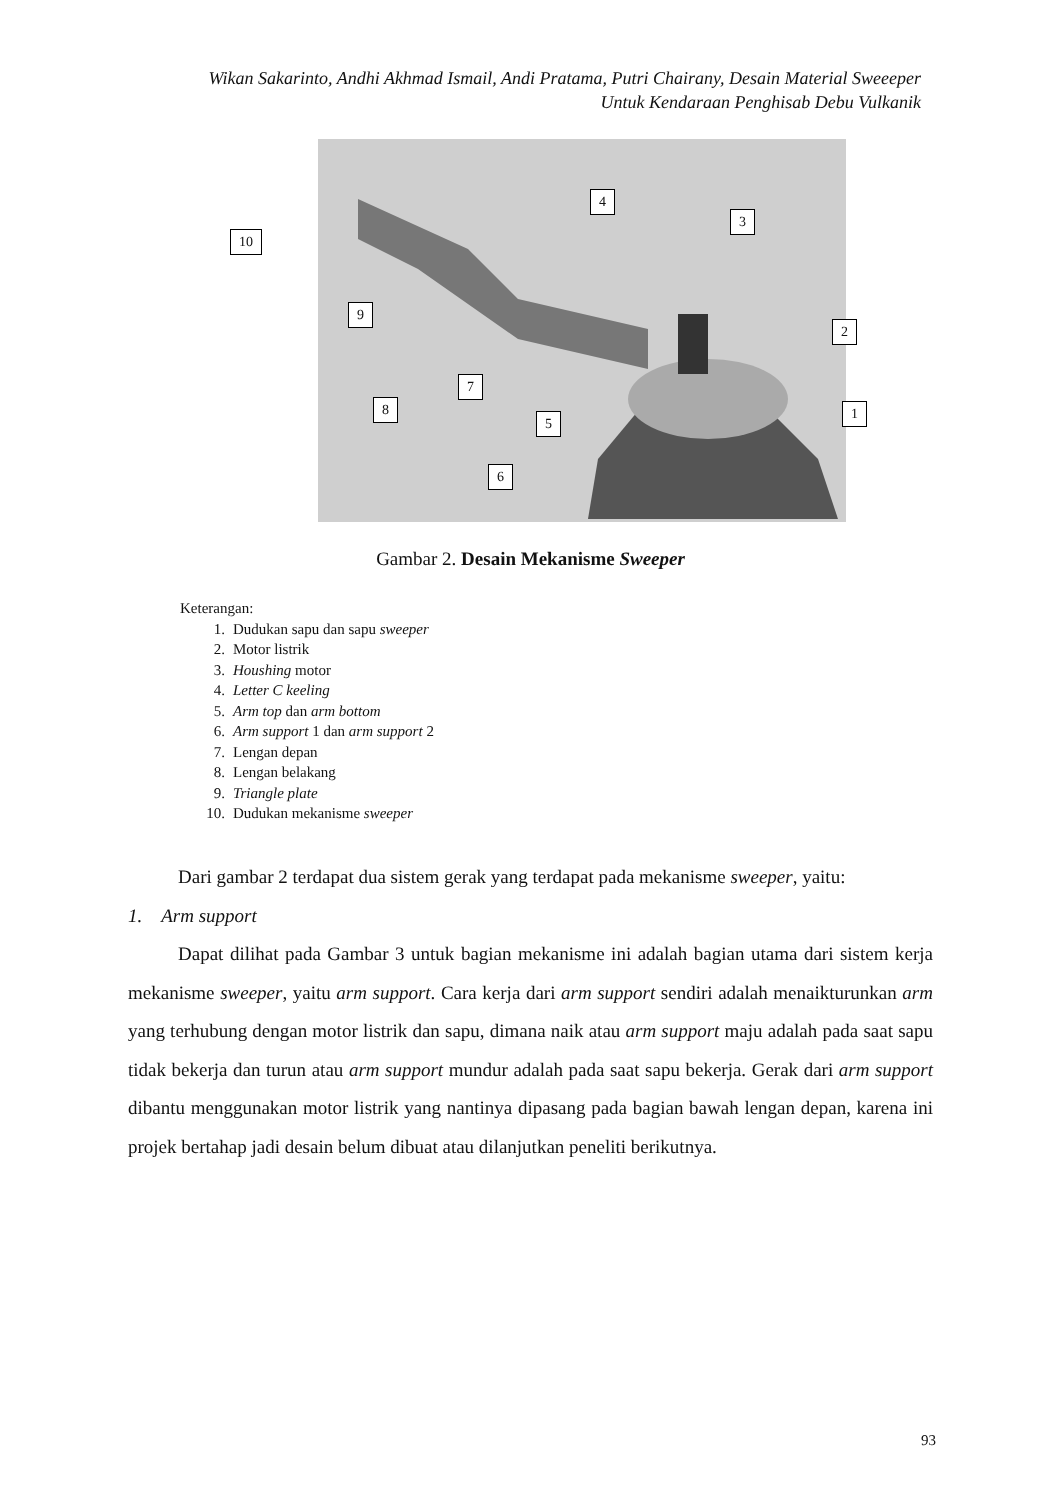Wikan Sakarinto, Andhi Akhmad Ismail, Andi Pratama, Putri Chairany, Desain Material Sweeeper
Untuk Kendaraan Penghisab Debu Vulkanik
10
4
3
9
2
7
8 1
5
6
Gambar 2. Desain Mekanisme Sweeper
Keterangan:
1. Dudukan sapu dan sapu sweeper
2. Motor listrik
3. Houshing motor
4. Letter C keeling
5. Arm top dan arm bottom
6. Arm support 1 dan arm support 2
7. Lengan depan
8. Lengan belakang
9. Triangle plate
10. Dudukan mekanisme sweeper
Dari gambar 2 terdapat dua sistem gerak yang terdapat pada mekanisme sweeper, yaitu:
1. Arm support
Dapat dilihat pada Gambar 3 untuk bagian mekanisme ini adalah bagian utama dari sistem kerja mekanisme sweeper, yaitu arm support. Cara kerja dari arm support sendiri adalah menaikturunkan arm yang terhubung dengan motor listrik dan sapu, dimana naik atau arm support maju adalah pada saat sapu tidak bekerja dan turun atau arm support mundur adalah pada saat sapu bekerja. Gerak dari arm support dibantu menggunakan motor listrik yang nantinya dipasang pada bagian bawah lengan depan, karena ini projek bertahap jadi desain belum dibuat atau dilanjutkan peneliti berikutnya.
93